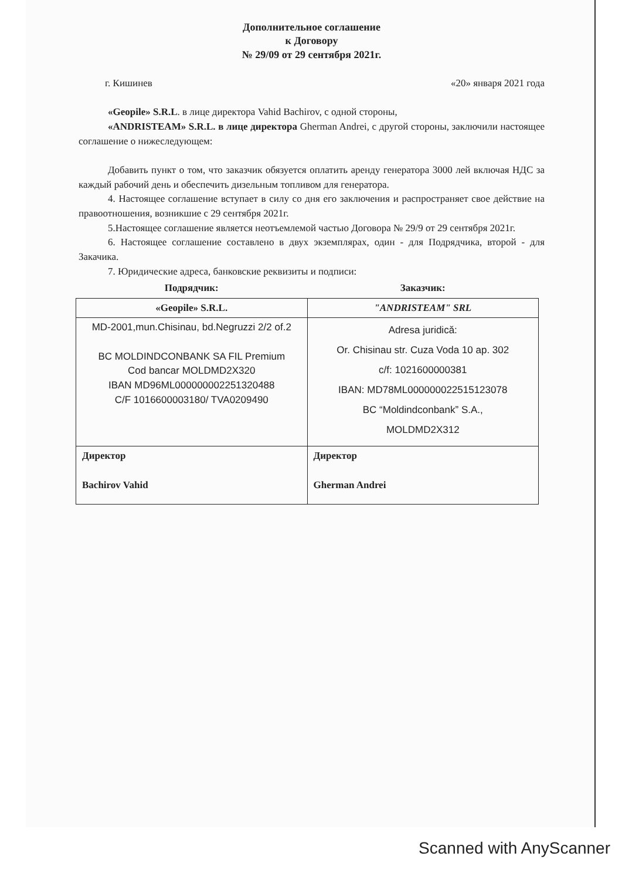Дополнительное соглашение
к Договору
№ 29/09 от 29 сентября 2021г.
г. Кишинев «20» января 2021 года
«Geopile» S.R.L. в лице директора Vahid Bachirov, с одной стороны,
«ANDRISTEAM» S.R.L. в лице директора Gherman Andrei, с другой стороны, заключили настоящее соглашение о нижеследующем:
Добавить пункт о том, что заказчик обязуется оплатить аренду генератора 3000 лей включая НДС за каждый рабочий день и обеспечить дизельным топливом для генератора.
4. Настоящее соглашение вступает в силу со дня его заключения и распространяет свое действие на правоотношения, возникшие с 29 сентября 2021г.
5.Настоящее соглашение является неотъемлемой частью Договора № 29/9 от 29 сентября 2021г.
6. Настоящее соглашение составлено в двух экземплярах, один - для Подрядчика, второй - для Закачика.
7. Юридические адреса, банковские реквизиты и подписи:
| Подрядчик: | Заказчик: |
| --- | --- |
| «Geopile» S.R.L. | "ANDRISTEAM" SRL |
| MD-2001,mun.Chisinau, bd.Negruzzi 2/2 of.2 BC MOLDINDCONBANK SA FIL Premium Cod bancar MOLDMD2X320 IBAN MD96ML000000002251320488 C/F 1016600003180/ TVA0209490 | Adresa juridică: Or. Chisinau str. Cuza Voda 10 ap. 302 c/f: 1021600000381 IBAN: MD78ML000000022515123078 BC “Moldindconbank” S.A., MOLDMD2X312 |
| Директор Bachirov Vahid | Директор Gherman Andrei |
Scanned with AnyScanner